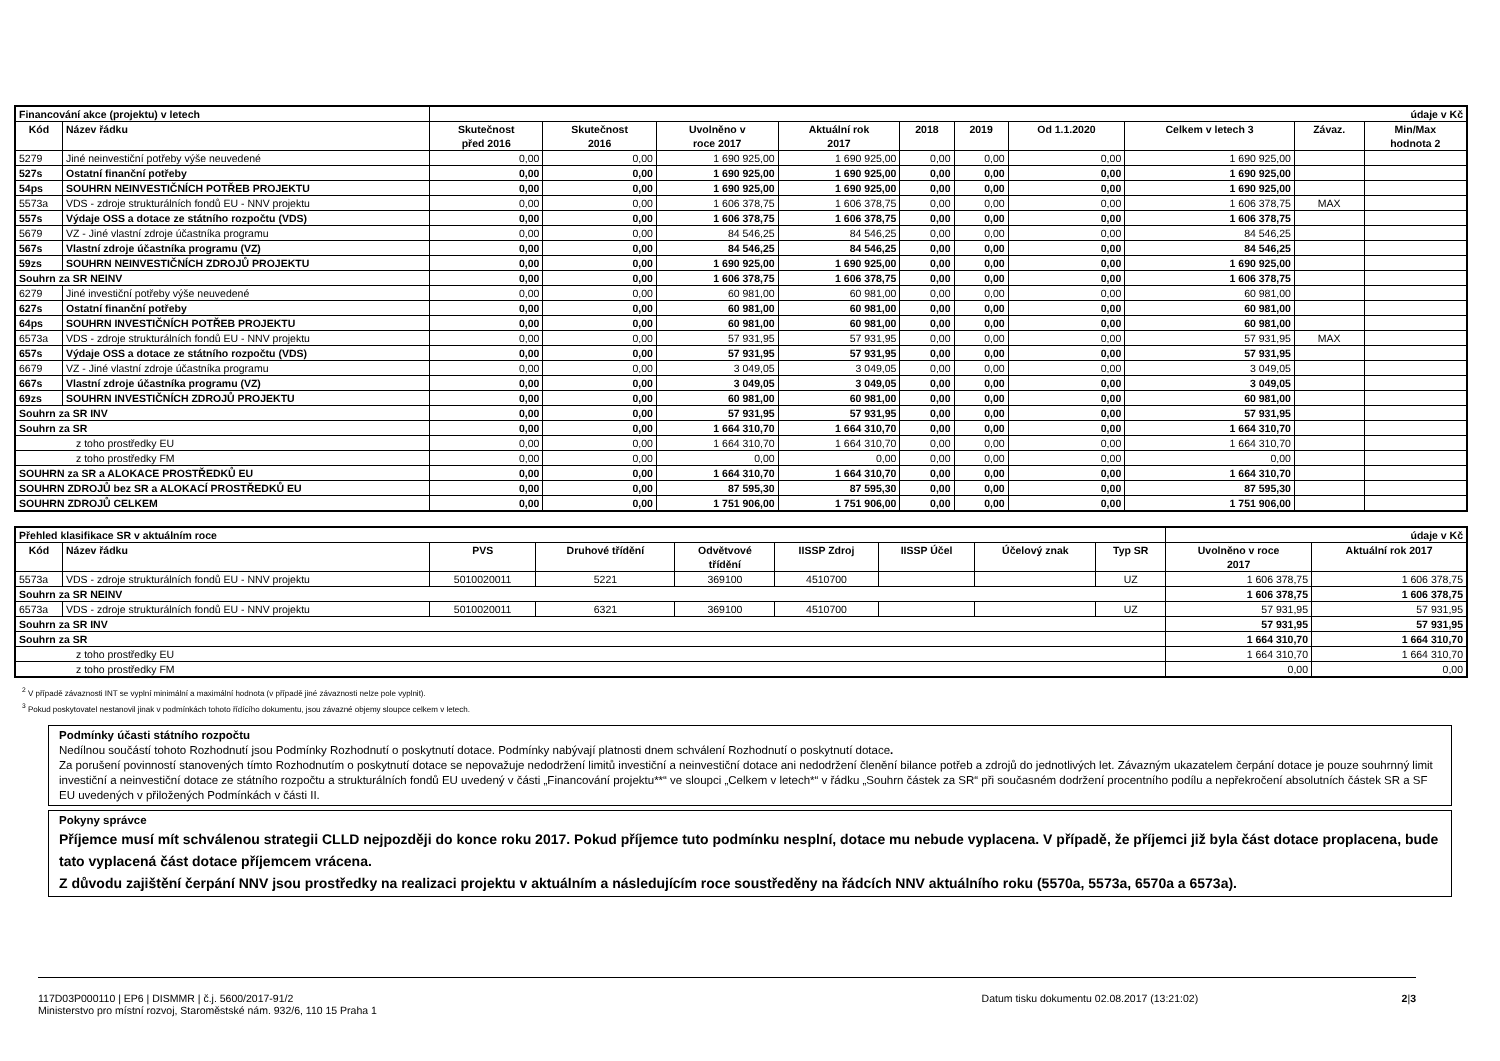| Financování akce (projektu) v letech | | údaje v Kč | | | | | | | | | |
| Kód | Název řádku | Skutečnost před 2016 | Skutečnost 2016 | Uvolněno v roce 2017 | Aktuální rok 2017 | 2018 | 2019 | Od 1.1.2020 | Celkem v letech 3 | Závaz. | Min/Max hodnota 2 |
| 5279 | Jiné neinvestiční potřeby výše neuvedené | 0,00 | 0,00 | 1 690 925,00 | 1 690 925,00 | 0,00 | 0,00 | 0,00 | 1 690 925,00 | | |
| 527s | Ostatní finanční potřeby | 0,00 | 0,00 | 1 690 925,00 | 1 690 925,00 | 0,00 | 0,00 | 0,00 | 1 690 925,00 | | |
| 54ps | SOUHRN NEINVESTIČNÍCH POTŘEB PROJEKTU | 0,00 | 0,00 | 1 690 925,00 | 1 690 925,00 | 0,00 | 0,00 | 0,00 | 1 690 925,00 | | |
| 5573a | VDS - zdroje strukturálních fondů EU - NNV projektu | 0,00 | 0,00 | 1 606 378,75 | 1 606 378,75 | 0,00 | 0,00 | 0,00 | 1 606 378,75 | MAX | |
| 557s | Výdaje OSS a dotace ze státního rozpočtu (VDS) | 0,00 | 0,00 | 1 606 378,75 | 1 606 378,75 | 0,00 | 0,00 | 0,00 | 1 606 378,75 | | |
| 5679 | VZ - Jiné vlastní zdroje účastníka programu | 0,00 | 0,00 | 84 546,25 | 84 546,25 | 0,00 | 0,00 | 0,00 | 84 546,25 | | |
| 567s | Vlastní zdroje účastníka programu (VZ) | 0,00 | 0,00 | 84 546,25 | 84 546,25 | 0,00 | 0,00 | 0,00 | 84 546,25 | | |
| 59zs | SOUHRN NEINVESTIČNÍCH ZDROJŮ PROJEKTU | 0,00 | 0,00 | 1 690 925,00 | 1 690 925,00 | 0,00 | 0,00 | 0,00 | 1 690 925,00 | | |
| Souhrn za SR NEINV | | 0,00 | 0,00 | 1 606 378,75 | 1 606 378,75 | 0,00 | 0,00 | 0,00 | 1 606 378,75 | | |
| 6279 | Jiné investiční potřeby výše neuvedené | 0,00 | 0,00 | 60 981,00 | 60 981,00 | 0,00 | 0,00 | 0,00 | 60 981,00 | | |
| 627s | Ostatní finanční potřeby | 0,00 | 0,00 | 60 981,00 | 60 981,00 | 0,00 | 0,00 | 0,00 | 60 981,00 | | |
| 64ps | SOUHRN INVESTIČNÍCH POTŘEB PROJEKTU | 0,00 | 0,00 | 60 981,00 | 60 981,00 | 0,00 | 0,00 | 0,00 | 60 981,00 | | |
| 6573a | VDS - zdroje strukturálních fondů EU - NNV projektu | 0,00 | 0,00 | 57 931,95 | 57 931,95 | 0,00 | 0,00 | 0,00 | 57 931,95 | MAX | |
| 657s | Výdaje OSS a dotace ze státního rozpočtu (VDS) | 0,00 | 0,00 | 57 931,95 | 57 931,95 | 0,00 | 0,00 | 0,00 | 57 931,95 | | |
| 6679 | VZ - Jiné vlastní zdroje účastníka programu | 0,00 | 0,00 | 3 049,05 | 3 049,05 | 0,00 | 0,00 | 0,00 | 3 049,05 | | |
| 667s | Vlastní zdroje účastníka programu (VZ) | 0,00 | 0,00 | 3 049,05 | 3 049,05 | 0,00 | 0,00 | 0,00 | 3 049,05 | | |
| 69zs | SOUHRN INVESTIČNÍCH ZDROJŮ PROJEKTU | 0,00 | 0,00 | 60 981,00 | 60 981,00 | 0,00 | 0,00 | 0,00 | 60 981,00 | | |
| Souhrn za SR INV | | 0,00 | 0,00 | 57 931,95 | 57 931,95 | 0,00 | 0,00 | 0,00 | 57 931,95 | | |
| Souhrn za SR | | 0,00 | 0,00 | 1 664 310,70 | 1 664 310,70 | 0,00 | 0,00 | 0,00 | 1 664 310,70 | | |
| z toho prostředky EU | | 0,00 | 0,00 | 1 664 310,70 | 1 664 310,70 | 0,00 | 0,00 | 0,00 | 1 664 310,70 | | |
| z toho prostředky FM | | 0,00 | 0,00 | 0,00 | 0,00 | 0,00 | 0,00 | 0,00 | 0,00 | | |
| SOUHRN za SR a ALOKACE PROSTŘEDKŮ EU | | 0,00 | 0,00 | 1 664 310,70 | 1 664 310,70 | 0,00 | 0,00 | 0,00 | 1 664 310,70 | | |
| SOUHRN ZDROJŮ bez SR a ALOKACÍ PROSTŘEDKŮ EU | | 0,00 | 0,00 | 87 595,30 | 87 595,30 | 0,00 | 0,00 | 0,00 | 87 595,30 | | |
| SOUHRN ZDROJŮ CELKEM | | 0,00 | 0,00 | 1 751 906,00 | 1 751 906,00 | 0,00 | 0,00 | 0,00 | 1 751 906,00 | | |
| Přehled klasifikace SR v aktuálním roce | | | | | | | | | údaje v Kč | |
| Kód | Název řádku | PVS | Druhové třídění | Odvětvové třídění | IISSP Zdroj | IISSP Účel | Účelový znak | Typ SR | Uvolněno v roce 2017 | Aktuální rok 2017 |
| 5573a | VDS - zdroje strukturálních fondů EU - NNV projektu | 5010020011 | 5221 | 369100 | 4510700 | | | UZ | 1 606 378,75 | 1 606 378,75 |
| Souhrn za SR NEINV | | | | | | | | | 1 606 378,75 | 1 606 378,75 |
| 6573a | VDS - zdroje strukturálních fondů EU - NNV projektu | 5010020011 | 6321 | 369100 | 4510700 | | | UZ | 57 931,95 | 57 931,95 |
| Souhrn za SR INV | | | | | | | | | 57 931,95 | 57 931,95 |
| Souhrn za SR | | | | | | | | | 1 664 310,70 | 1 664 310,70 |
| z toho prostředky EU | | | | | | | | | 1 664 310,70 | 1 664 310,70 |
| z toho prostředky FM | | | | | | | | | 0,00 | 0,00 |
<sup>2</sup> V případě závaznosti INT se vyplní minimální a maximální hodnota (v případě jiné závaznosti nelze pole vyplnit).
<sup>3</sup> Pokud poskytovatel nestanovil jinak v podmínkách tohoto řídícího dokumentu, jsou závazné objemy sloupce celkem v letech.
Podmínky účasti státního rozpočtu
Nedílnou součástí tohoto Rozhodnutí jsou Podmínky Rozhodnutí o poskytnutí dotace. Podmínky nabývají platnosti dnem schválení Rozhodnutí o poskytnutí dotace.
Za porušení povinností stanovených tímto Rozhodnutím o poskytnutí dotace se nepovažuje nedodržení limitů investiční a neinvestiční dotace ani nedodržení členění bilance potřeb a zdrojů do jednotlivých let. Závazným ukazatelem čerpání dotace je pouze souhrnný limit investiční a neinvestiční dotace ze státního rozpočtu a strukturálních fondů EU uvedený v části „Financování projektu**“ ve sloupci „Celkem v letech*“ v řádku „Souhrn částek za SR“ při současném dodržení procentního podílu a nepřekročení absolutních částek SR a SF EU uvedených v přiložených Podmínkách v části II.
Pokyny správce
Příjemce musí mít schválenou strategii CLLD nejpozději do konce roku 2017. Pokud příjemce tuto podmínku nesplní, dotace mu nebude vyplacena. V případě, že příjemci již byla část dotace proplacena, bude tato vyplacená část dotace příjemcem vrácena.
Z důvodu zajištění čerpání NNV jsou prostředky na realizaci projektu v aktuálním a následujícím roce soustředěny na řádcích NNV aktuálního roku (5570a, 5573a, 6570a a 6573a).
117D03P000110 | EP6 | DISMMR | č.j. 5600/2017-91/2
Ministerstvo pro místní rozvoj, Staroměstské nám. 932/6, 110 15 Praha 1
Datum tisku dokumentu 02.08.2017 (13:21:02) 2|3